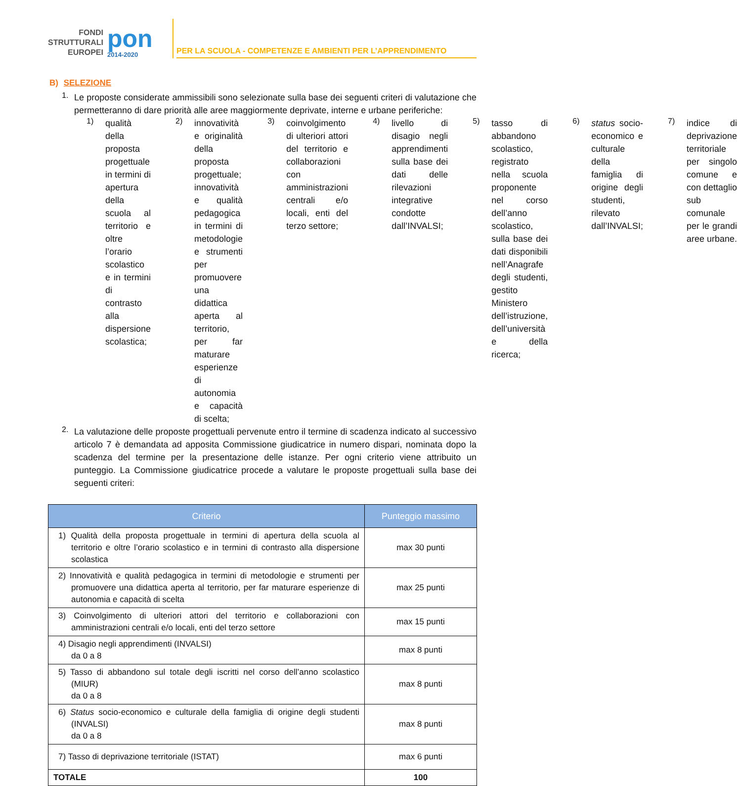FONDI
STRUTTURALI
EUROPEI
pon
2014-2020
PER LA SCUOLA - COMPETENZE E AMBIENTI PER L’APPRENDIMENTO
B) SELEZIONE
1.
Le proposte considerate ammissibili sono selezionate sulla base dei seguenti criteri di valutazione che permetteranno di dare priorità alle aree maggiormente deprivate, interne e urbane periferiche:
1)
qualità della proposta progettuale in termini di apertura della scuola al territorio e oltre l’orario scolastico e in termini di contrasto alla dispersione scolastica;
2)
innovatività e originalità della proposta progettuale; innovatività e qualità pedagogica in termini di metodologie e strumenti per promuovere una didattica aperta al territorio, per far maturare esperienze di autonomia e capacità di scelta;
3)
coinvolgimento di ulteriori attori del territorio e collaborazioni con amministrazioni centrali e/o locali, enti del terzo settore;
4)
livello di disagio negli apprendimenti sulla base dei dati delle rilevazioni integrative condotte dall’INVALSI;
5)
tasso di abbandono scolastico, registrato nella scuola proponente nel corso dell’anno scolastico, sulla base dei dati disponibili nell’Anagrafe degli studenti, gestito Ministero dell’istruzione, dell’università e della ricerca;
6)
status socio-economico e culturale della famiglia di origine degli studenti, rilevato dall’INVALSI;
7)
indice di deprivazione territoriale per singolo comune e con dettaglio sub comunale per le grandi aree urbane.
2.
La valutazione delle proposte progettuali pervenute entro il termine di scadenza indicato al successivo articolo 7 è demandata ad apposita Commissione giudicatrice in numero dispari, nominata dopo la scadenza del termine per la presentazione delle istanze. Per ogni criterio viene attribuito un punteggio. La Commissione giudicatrice procede a valutare le proposte progettuali sulla base dei seguenti criteri:
| Criterio | Punteggio massimo |
| --- | --- |
| 1) Qualità della proposta progettuale in termini di apertura della scuola al territorio e oltre l’orario scolastico e in termini di contrasto alla dispersione scolastica | max 30 punti |
| 2) Innovatività e qualità pedagogica in termini di metodologie e strumenti per promuovere una didattica aperta al territorio, per far maturare esperienze di autonomia e capacità di scelta | max 25 punti |
| 3) Coinvolgimento di ulteriori attori del territorio e collaborazioni con amministrazioni centrali e/o locali, enti del terzo settore | max 15 punti |
| 4) Disagio negli apprendimenti (INVALSI) da 0 a 8 | max 8 punti |
| 5) Tasso di abbandono sul totale degli iscritti nel corso dell’anno scolastico (MIUR) da 0 a 8 | max 8 punti |
| 6) Status socio-economico e culturale della famiglia di origine degli studenti (INVALSI) da 0 a 8 | max 8 punti |
| 7) Tasso di deprivazione territoriale (ISTAT) | max 6 punti |
| TOTALE | 100 |